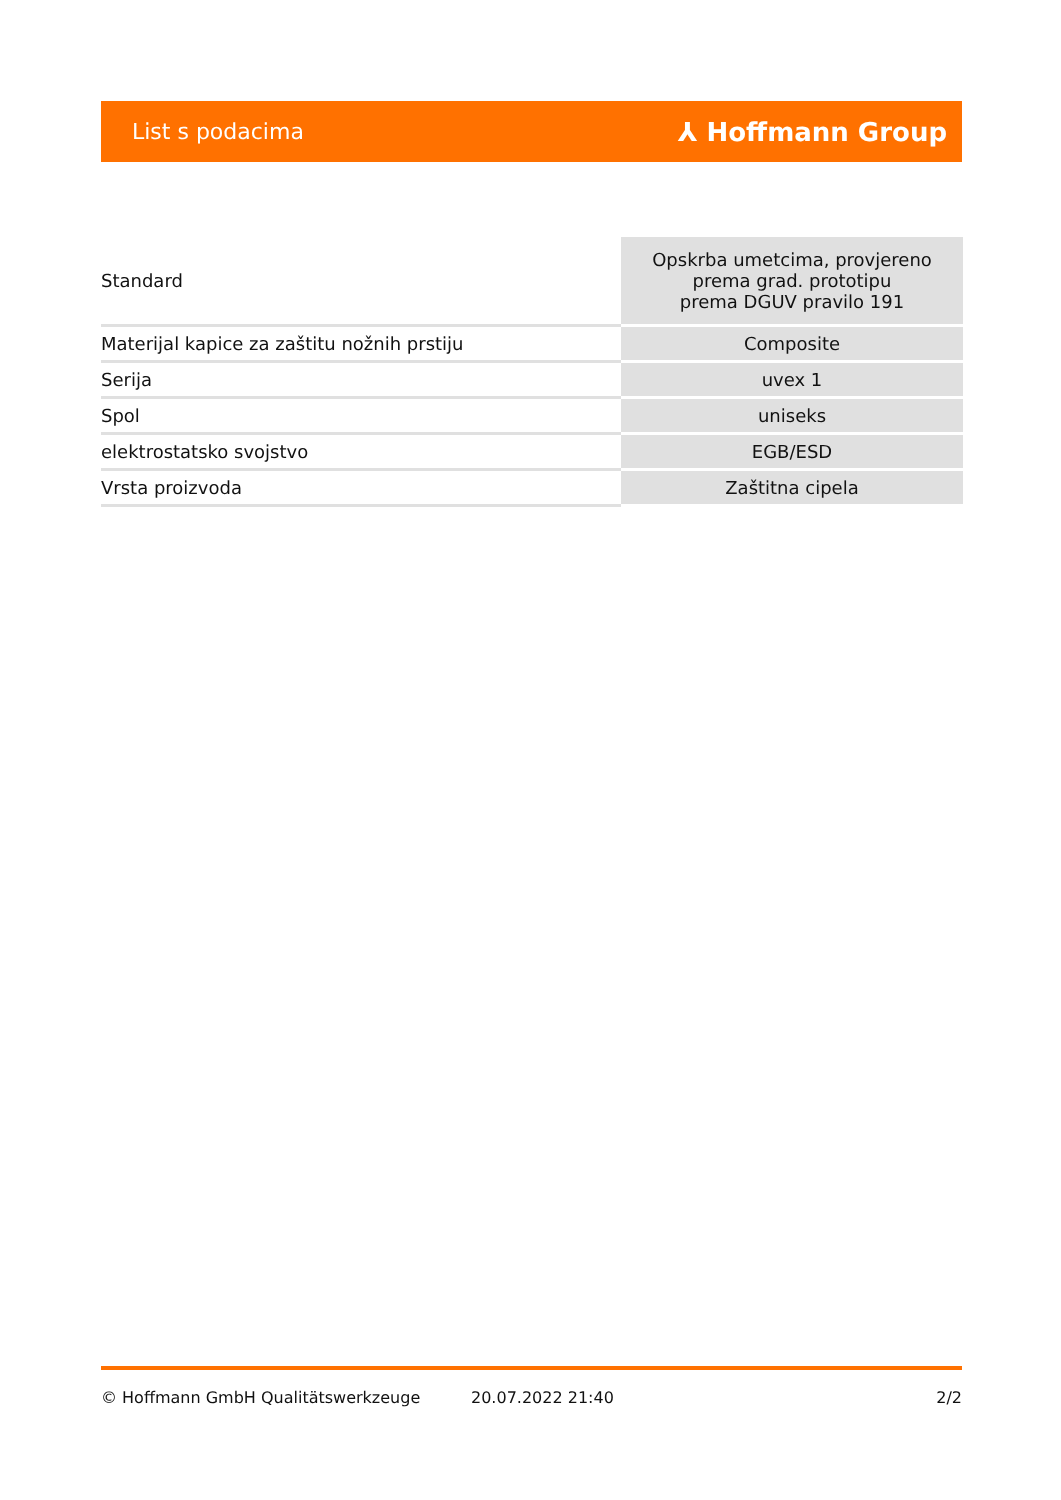List s podacima ⅄ Hoffmann Group
| Standard | Opskrba umetcima, provjereno prema grad. prototipu prema DGUV pravilo 191 |
| Materijal kapice za zaštitu nožnih prstiju | Composite |
| Serija | uvex 1 |
| Spol | uniseks |
| elektrostatsko svojstvo | EGB/ESD |
| Vrsta proizvoda | Zaštitna cipela |
© Hoffmann GmbH Qualitätswerkzeuge 20.07.2022 21:40 2/2